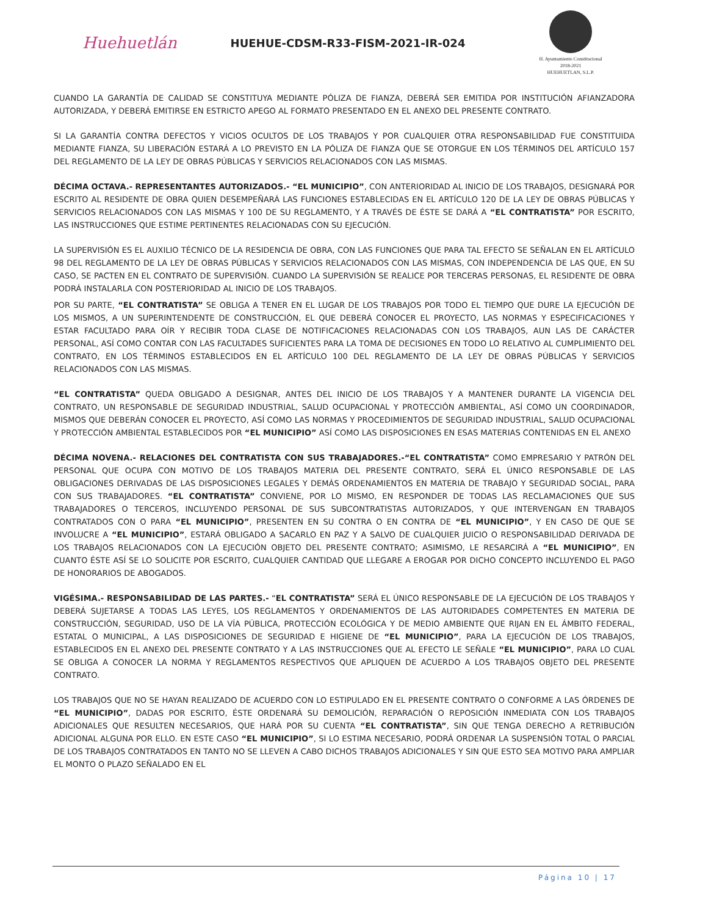Huehuetlán
HUEHUE-CDSM-R33-FISM-2021-IR-024
H. Ayuntamiento Constitucional
2018-2021
HUEHUETLAN, S.L.P.
CUANDO LA GARANTÍA DE CALIDAD SE CONSTITUYA MEDIANTE PÓLIZA DE FIANZA, DEBERÁ SER EMITIDA POR INSTITUCIÓN AFIANZADORA AUTORIZADA, Y DEBERÁ EMITIRSE EN ESTRICTO APEGO AL FORMATO PRESENTADO EN EL ANEXO DEL PRESENTE CONTRATO.
SI LA GARANTÍA CONTRA DEFECTOS Y VICIOS OCULTOS DE LOS TRABAJOS Y POR CUALQUIER OTRA RESPONSABILIDAD FUE CONSTITUIDA MEDIANTE FIANZA, SU LIBERACIÓN ESTARÁ A LO PREVISTO EN LA PÓLIZA DE FIANZA QUE SE OTORGUE EN LOS TÉRMINOS DEL ARTÍCULO 157 DEL REGLAMENTO DE LA LEY DE OBRAS PÚBLICAS Y SERVICIOS RELACIONADOS CON LAS MISMAS.
DÉCIMA OCTAVA.- REPRESENTANTES AUTORIZADOS.- “EL MUNICIPIO”, CON ANTERIORIDAD AL INICIO DE LOS TRABAJOS, DESIGNARÁ POR ESCRITO AL RESIDENTE DE OBRA QUIEN DESEMPEÑARÁ LAS FUNCIONES ESTABLECIDAS EN EL ARTÍCULO 120 DE LA LEY DE OBRAS PÚBLICAS Y SERVICIOS RELACIONADOS CON LAS MISMAS Y 100 DE SU REGLAMENTO, Y A TRAVÉS DE ÉSTE SE DARÁ A “EL CONTRATISTA” POR ESCRITO, LAS INSTRUCCIONES QUE ESTIME PERTINENTES RELACIONADAS CON SU EJECUCIÓN.
LA SUPERVISIÓN ES EL AUXILIO TÉCNICO DE LA RESIDENCIA DE OBRA, CON LAS FUNCIONES QUE PARA TAL EFECTO SE SEÑALAN EN EL ARTÍCULO 98 DEL REGLAMENTO DE LA LEY DE OBRAS PÚBLICAS Y SERVICIOS RELACIONADOS CON LAS MISMAS, CON INDEPENDENCIA DE LAS QUE, EN SU CASO, SE PACTEN EN EL CONTRATO DE SUPERVISIÓN. CUANDO LA SUPERVISIÓN SE REALICE POR TERCERAS PERSONAS, EL RESIDENTE DE OBRA PODRÁ INSTALARLA CON POSTERIORIDAD AL INICIO DE LOS TRABAJOS.
POR SU PARTE, “EL CONTRATISTA” SE OBLIGA A TENER EN EL LUGAR DE LOS TRABAJOS POR TODO EL TIEMPO QUE DURE LA EJECUCIÓN DE LOS MISMOS, A UN SUPERINTENDENTE DE CONSTRUCCIÓN, EL QUE DEBERÁ CONOCER EL PROYECTO, LAS NORMAS Y ESPECIFICACIONES Y ESTAR FACULTADO PARA OÍR Y RECIBIR TODA CLASE DE NOTIFICACIONES RELACIONADAS CON LOS TRABAJOS, AUN LAS DE CARÁCTER PERSONAL, ASÍ COMO CONTAR CON LAS FACULTADES SUFICIENTES PARA LA TOMA DE DECISIONES EN TODO LO RELATIVO AL CUMPLIMIENTO DEL CONTRATO, EN LOS TÉRMINOS ESTABLECIDOS EN EL ARTÍCULO 100 DEL REGLAMENTO DE LA LEY DE OBRAS PÚBLICAS Y SERVICIOS RELACIONADOS CON LAS MISMAS.
“EL CONTRATISTA” QUEDA OBLIGADO A DESIGNAR, ANTES DEL INICIO DE LOS TRABAJOS Y A MANTENER DURANTE LA VIGENCIA DEL CONTRATO, UN RESPONSABLE DE SEGURIDAD INDUSTRIAL, SALUD OCUPACIONAL Y PROTECCIÓN AMBIENTAL, ASÍ COMO UN COORDINADOR, MISMOS QUE DEBERÁN CONOCER EL PROYECTO, ASÍ COMO LAS NORMAS Y PROCEDIMIENTOS DE SEGURIDAD INDUSTRIAL, SALUD OCUPACIONAL Y PROTECCIÓN AMBIENTAL ESTABLECIDOS POR “EL MUNICIPIO” ASÍ COMO LAS DISPOSICIONES EN ESAS MATERIAS CONTENIDAS EN EL ANEXO
DÉCIMA NOVENA.- RELACIONES DEL CONTRATISTA CON SUS TRABAJADORES.-“EL CONTRATISTA” COMO EMPRESARIO Y PATRÓN DEL PERSONAL QUE OCUPA CON MOTIVO DE LOS TRABAJOS MATERIA DEL PRESENTE CONTRATO, SERÁ EL ÚNICO RESPONSABLE DE LAS OBLIGACIONES DERIVADAS DE LAS DISPOSICIONES LEGALES Y DEMÁS ORDENAMIENTOS EN MATERIA DE TRABAJO Y SEGURIDAD SOCIAL, PARA CON SUS TRABAJADORES. “EL CONTRATISTA” CONVIENE, POR LO MISMO, EN RESPONDER DE TODAS LAS RECLAMACIONES QUE SUS TRABAJADORES O TERCEROS, INCLUYENDO PERSONAL DE SUS SUBCONTRATISTAS AUTORIZADOS, Y QUE INTERVENGAN EN TRABAJOS CONTRATADOS CON O PARA “EL MUNICIPIO”, PRESENTEN EN SU CONTRA O EN CONTRA DE “EL MUNICIPIO”, Y EN CASO DE QUE SE INVOLUCRE A “EL MUNICIPIO”, ESTARÁ OBLIGADO A SACARLO EN PAZ Y A SALVO DE CUALQUIER JUICIO O RESPONSABILIDAD DERIVADA DE LOS TRABAJOS RELACIONADOS CON LA EJECUCIÓN OBJETO DEL PRESENTE CONTRATO; ASIMISMO, LE RESARCIRÁ A “EL MUNICIPIO”, EN CUANTO ÉSTE ASÍ SE LO SOLICITE POR ESCRITO, CUALQUIER CANTIDAD QUE LLEGARE A EROGAR POR DICHO CONCEPTO INCLUYENDO EL PAGO DE HONORARIOS DE ABOGADOS.
VIGÉSIMA.- RESPONSABILIDAD DE LAS PARTES.- “EL CONTRATISTA” SERÁ EL ÚNICO RESPONSABLE DE LA EJECUCIÓN DE LOS TRABAJOS Y DEBERÁ SUJETARSE A TODAS LAS LEYES, LOS REGLAMENTOS Y ORDENAMIENTOS DE LAS AUTORIDADES COMPETENTES EN MATERIA DE CONSTRUCCIÓN, SEGURIDAD, USO DE LA VÍA PÚBLICA, PROTECCIÓN ECOLÓGICA Y DE MEDIO AMBIENTE QUE RIJAN EN EL ÁMBITO FEDERAL, ESTATAL O MUNICIPAL, A LAS DISPOSICIONES DE SEGURIDAD E HIGIENE DE “EL MUNICIPIO”, PARA LA EJECUCIÓN DE LOS TRABAJOS, ESTABLECIDOS EN EL ANEXO DEL PRESENTE CONTRATO Y A LAS INSTRUCCIONES QUE AL EFECTO LE SEÑALE “EL MUNICIPIO”, PARA LO CUAL SE OBLIGA A CONOCER LA NORMA Y REGLAMENTOS RESPECTIVOS QUE APLIQUEN DE ACUERDO A LOS TRABAJOS OBJETO DEL PRESENTE CONTRATO.
LOS TRABAJOS QUE NO SE HAYAN REALIZADO DE ACUERDO CON LO ESTIPULADO EN EL PRESENTE CONTRATO O CONFORME A LAS ÓRDENES DE “EL MUNICIPIO”, DADAS POR ESCRITO, ÉSTE ORDENARÁ SU DEMOLICIÓN, REPARACIÓN O REPOSICIÓN INMEDIATA CON LOS TRABAJOS ADICIONALES QUE RESULTEN NECESARIOS, QUE HARÁ POR SU CUENTA “EL CONTRATISTA”, SIN QUE TENGA DERECHO A RETRIBUCIÓN ADICIONAL ALGUNA POR ELLO. EN ESTE CASO “EL MUNICIPIO”, SI LO ESTIMA NECESARIO, PODRÁ ORDENAR LA SUSPENSIÓN TOTAL O PARCIAL DE LOS TRABAJOS CONTRATADOS EN TANTO NO SE LLEVEN A CABO DICHOS TRABAJOS ADICIONALES Y SIN QUE ESTO SEA MOTIVO PARA AMPLIAR EL MONTO O PLAZO SEÑALADO EN EL
Página 10 | 17